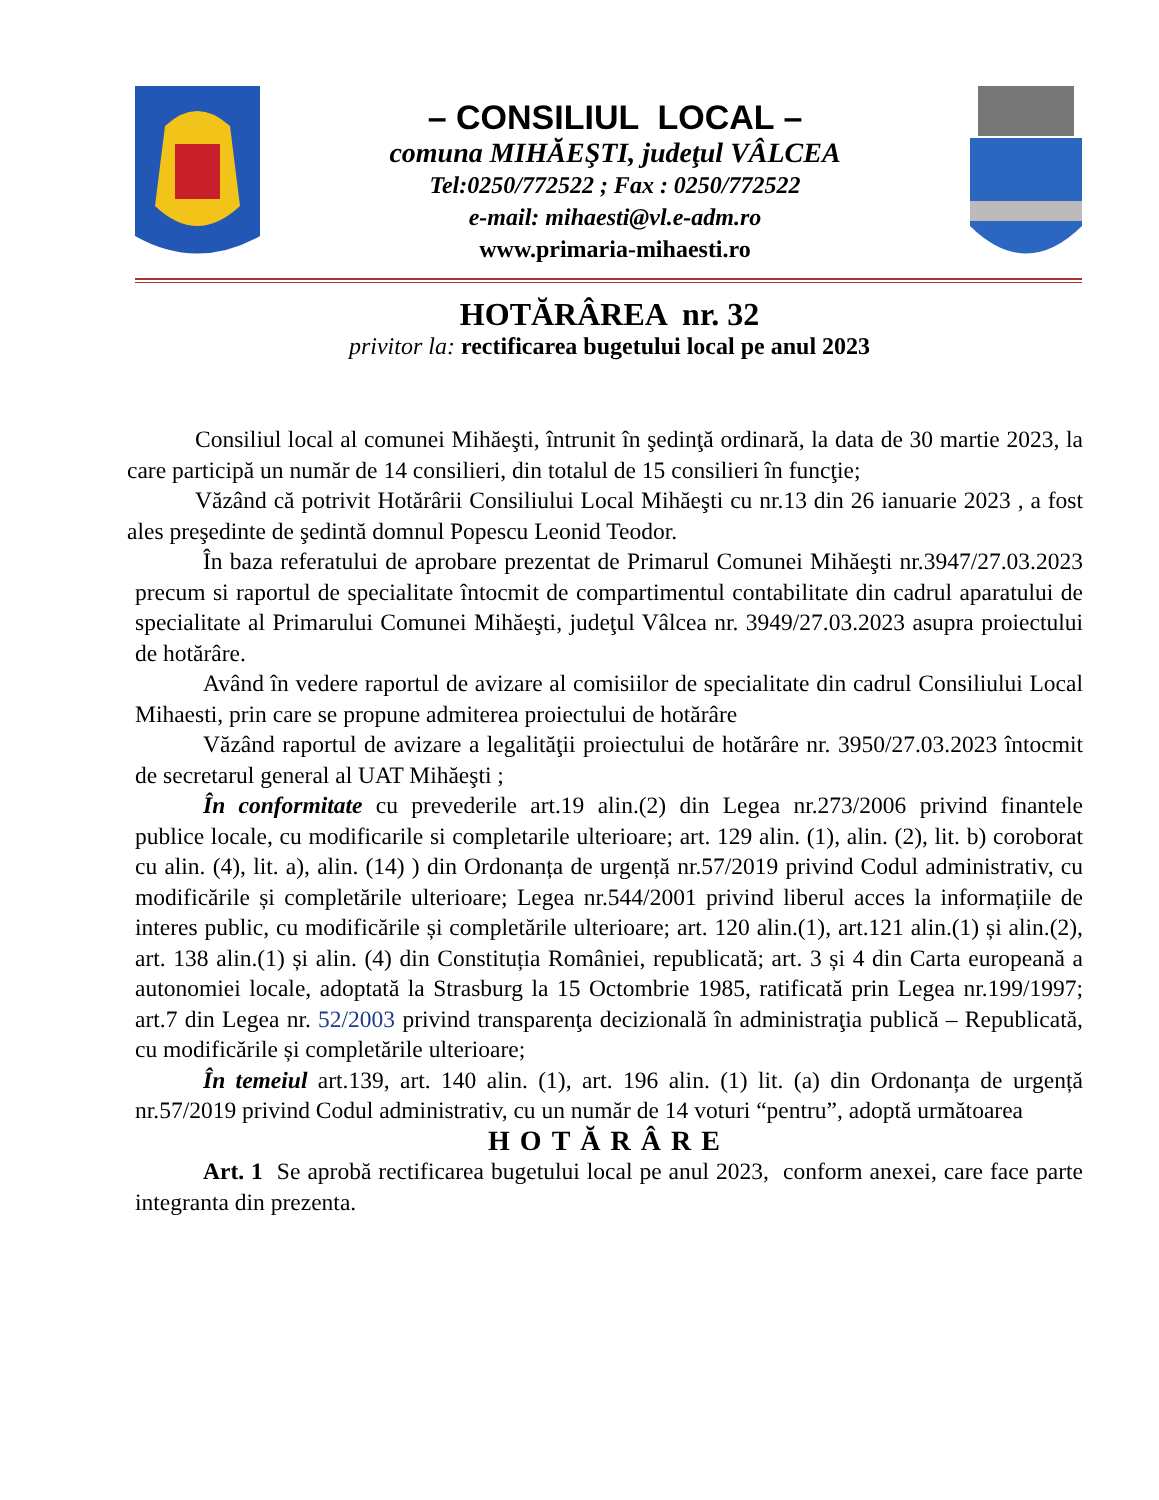– CONSILIUL LOCAL –
comuna MIHĂEŞTI, judeţul VÂLCEA
Tel:0250/772522 ; Fax : 0250/772522
e-mail: mihaesti@vl.e-adm.ro
www.primaria-mihaesti.ro
HOTĂRÂREA nr. 32
privitor la: rectificarea bugetului local pe anul 2023
Consiliul local al comunei Mihăeşti, întrunit în şedinţă ordinară, la data de 30 martie 2023, la care participă un număr de 14 consilieri, din totalul de 15 consilieri în funcţie;
Văzând că potrivit Hotărârii Consiliului Local Mihăeşti cu nr.13 din 26 ianuarie 2023 , a fost ales preşedinte de şedintă domnul Popescu Leonid Teodor.
În baza referatului de aprobare prezentat de Primarul Comunei Mihăeşti nr.3947/27.03.2023 precum si raportul de specialitate întocmit de compartimentul contabilitate din cadrul aparatului de specialitate al Primarului Comunei Mihăeşti, judeţul Vâlcea nr. 3949/27.03.2023 asupra proiectului de hotărâre.
Având în vedere raportul de avizare al comisiilor de specialitate din cadrul Consiliului Local Mihaesti, prin care se propune admiterea proiectului de hotărâre
Văzând raportul de avizare a legalităţii proiectului de hotărâre nr. 3950/27.03.2023 întocmit de secretarul general al UAT Mihăeşti ;
În conformitate cu prevederile art.19 alin.(2) din Legea nr.273/2006 privind finantele publice locale, cu modificarile si completarile ulterioare; art. 129 alin. (1), alin. (2), lit. b) coroborat cu alin. (4), lit. a), alin. (14) ) din Ordonanța de urgență nr.57/2019 privind Codul administrativ, cu modificările și completările ulterioare; Legea nr.544/2001 privind liberul acces la informațiile de interes public, cu modificările și completările ulterioare; art. 120 alin.(1), art.121 alin.(1) și alin.(2), art. 138 alin.(1) și alin. (4) din Constituția României, republicată; art. 3 și 4 din Carta europeană a autonomiei locale, adoptată la Strasburg la 15 Octombrie 1985, ratificată prin Legea nr.199/1997; art.7 din Legea nr. 52/2003 privind transparenţa decizională în administraţia publică – Republicată, cu modificările și completările ulterioare;
În temeiul art.139, art. 140 alin. (1), art. 196 alin. (1) lit. (a) din Ordonanța de urgență nr.57/2019 privind Codul administrativ, cu un număr de 14 voturi “pentru”, adoptă următoarea
HOTĂRÂRE
Art. 1 Se aprobă rectificarea bugetului local pe anul 2023, conform anexei, care face parte integranta din prezenta.